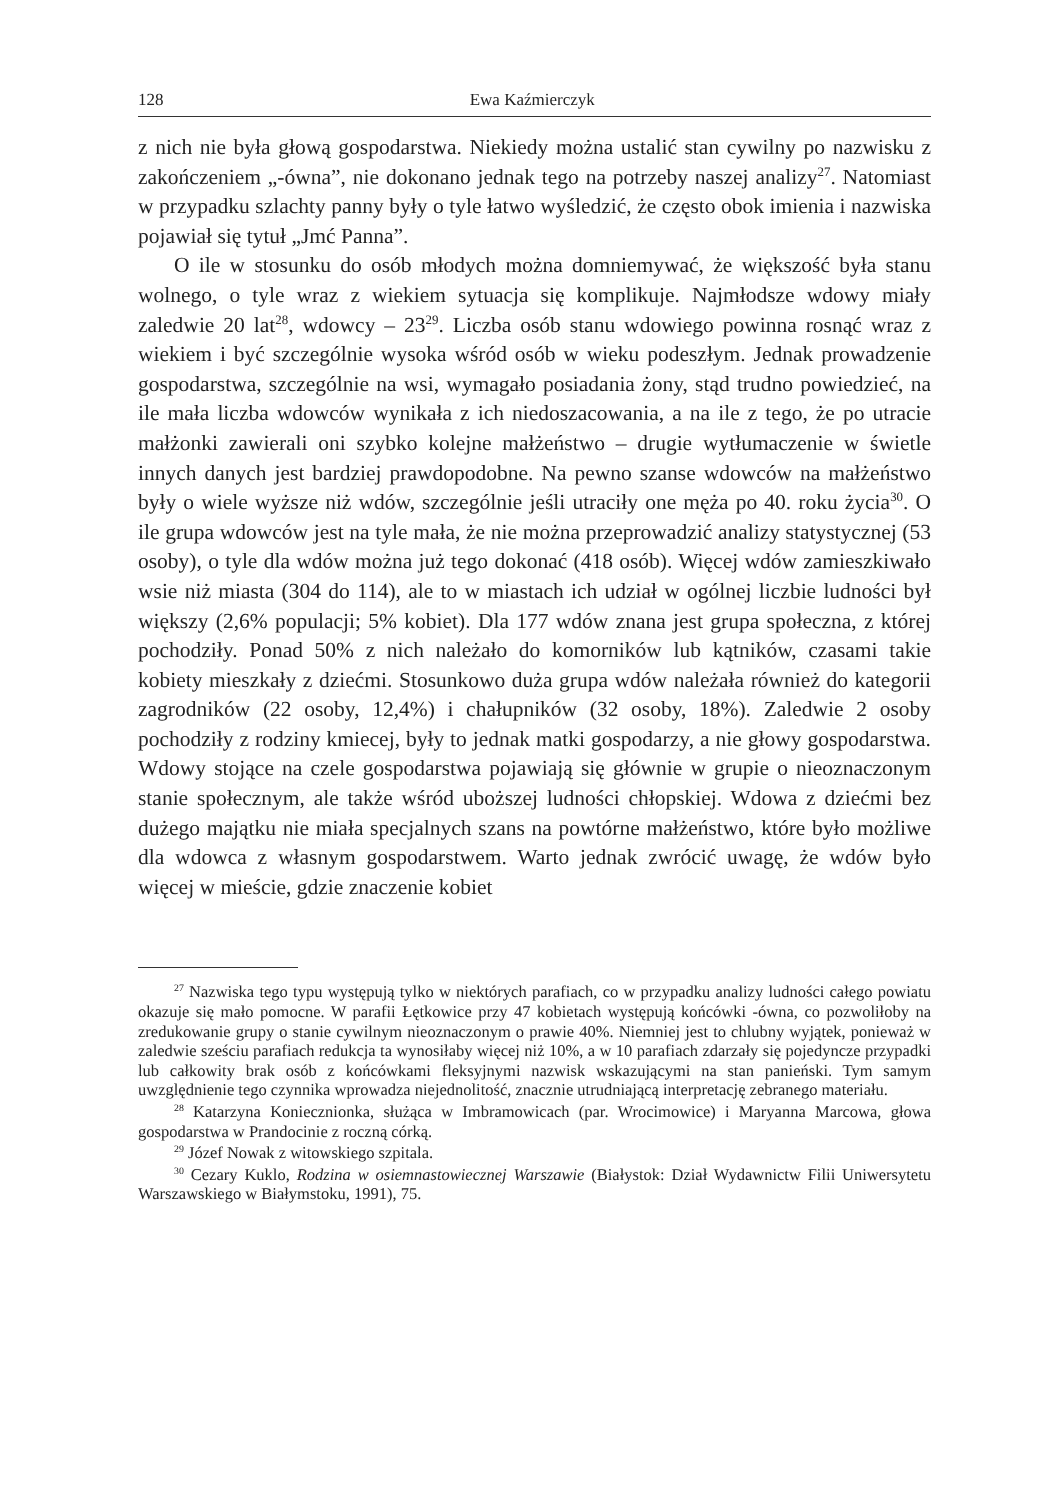128 Ewa Kaźmierczyk
z nich nie była głową gospodarstwa. Niekiedy można ustalić stan cywilny po nazwisku z zakończeniem „-ówna”, nie dokonano jednak tego na potrzeby naszej analizy<sup>27</sup>. Natomiast w przypadku szlachty panny były o tyle łatwo wyśledzić, że często obok imienia i nazwiska pojawiał się tytuł „Jmć Panna”.
O ile w stosunku do osób młodych można domniemywać, że większość była stanu wolnego, o tyle wraz z wiekiem sytuacja się komplikuje. Najmłodsze wdowy miały zaledwie 20 lat<sup>28</sup>, wdowcy – 23<sup>29</sup>. Liczba osób stanu wdowiego powinna rosnąć wraz z wiekiem i być szczególnie wysoka wśród osób w wieku podeszłym. Jednak prowadzenie gospodarstwa, szczególnie na wsi, wymagało posiadania żony, stąd trudno powiedzieć, na ile mała liczba wdowców wynikała z ich niedoszacowania, a na ile z tego, że po utracie małżonki zawierali oni szybko kolejne małżeństwo – drugie wytłumaczenie w świetle innych danych jest bardziej prawdopodobne. Na pewno szanse wdowców na małżeństwo były o wiele wyższe niż wdów, szczególnie jeśli utraciły one męża po 40. roku życia<sup>30</sup>. O ile grupa wdowców jest na tyle mała, że nie można przeprowadzić analizy statystycznej (53 osoby), o tyle dla wdów można już tego dokonać (418 osób). Więcej wdów zamieszkiwało wsie niż miasta (304 do 114), ale to w miastach ich udział w ogólnej liczbie ludności był większy (2,6% populacji; 5% kobiet). Dla 177 wdów znana jest grupa społeczna, z której pochodziły. Ponad 50% z nich należało do komorników lub kątników, czasami takie kobiety mieszkały z dziećmi. Stosunkowo duża grupa wdów należała również do kategorii zagrodników (22 osoby, 12,4%) i chałupników (32 osoby, 18%). Zaledwie 2 osoby pochodziły z rodziny kmiecej, były to jednak matki gospodarzy, a nie głowy gospodarstwa. Wdowy stojące na czele gospodarstwa pojawiają się głównie w grupie o nieoznaczonym stanie społecznym, ale także wśród uboższej ludności chłopskiej. Wdowa z dziećmi bez dużego majątku nie miała specjalnych szans na powtórne małżeństwo, które było możliwe dla wdowca z własnym gospodarstwem. Warto jednak zwrócić uwagę, że wdów było więcej w mieście, gdzie znaczenie kobiet
<sup>27</sup> Nazwiska tego typu występują tylko w niektórych parafiach, co w przypadku analizy ludności całego powiatu okazuje się mało pomocne. W parafii Łętkowice przy 47 kobietach występują końcówki -ówna, co pozwoliłoby na zredukowanie grupy o stanie cywilnym nieoznaczonym o prawie 40%. Niemniej jest to chlubny wyjątek, ponieważ w zaledwie sześciu parafiach redukcja ta wynosiłaby więcej niż 10%, a w 10 parafiach zdarzały się pojedyncze przypadki lub całkowity brak osób z końcówkami fleksyjnymi nazwisk wskazującymi na stan panieński. Tym samym uwzględnienie tego czynnika wprowadza niejednolitość, znacznie utrudniającą interpretację zebranego materiału.
<sup>28</sup> Katarzyna Koniecznionka, służąca w Imbramowicach (par. Wrocimowice) i Maryanna Marcowa, głowa gospodarstwa w Prandocinie z roczną córką.
<sup>29</sup> Józef Nowak z witowskiego szpitala.
<sup>30</sup> Cezary Kuklo, Rodzina w osiemnastowiecznej Warszawie (Białystok: Dział Wydawnictw Filii Uniwersytetu Warszawskiego w Białymstoku, 1991), 75.